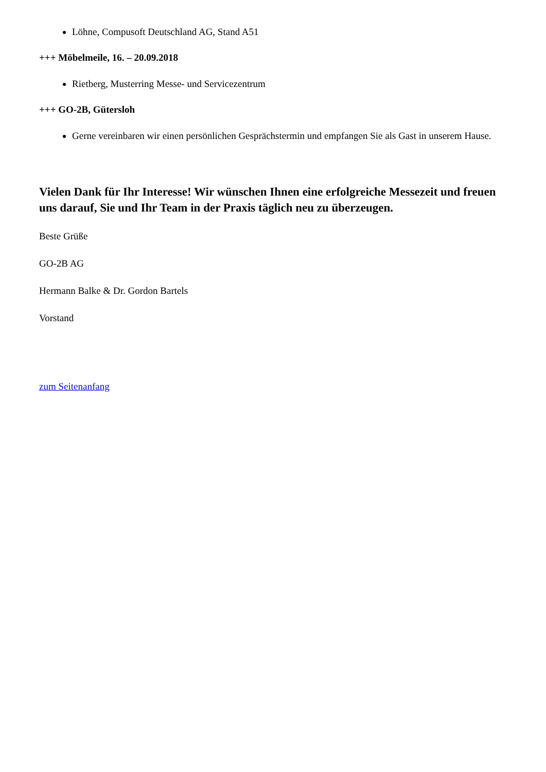Löhne, Compusoft Deutschland AG, Stand A51
+++ Möbelmeile, 16. – 20.09.2018
Rietberg, Musterring Messe- und Servicezentrum
+++ GO-2B, Gütersloh
Gerne vereinbaren wir einen persönlichen Gesprächstermin und empfangen Sie als Gast in unserem Hause.
Vielen Dank für Ihr Interesse! Wir wünschen Ihnen eine erfolgreiche Messezeit und freuen uns darauf, Sie und Ihr Team in der Praxis täglich neu zu überzeugen.
Beste Grüße
GO-2B AG
Hermann Balke & Dr. Gordon Bartels
Vorstand
zum Seitenanfang